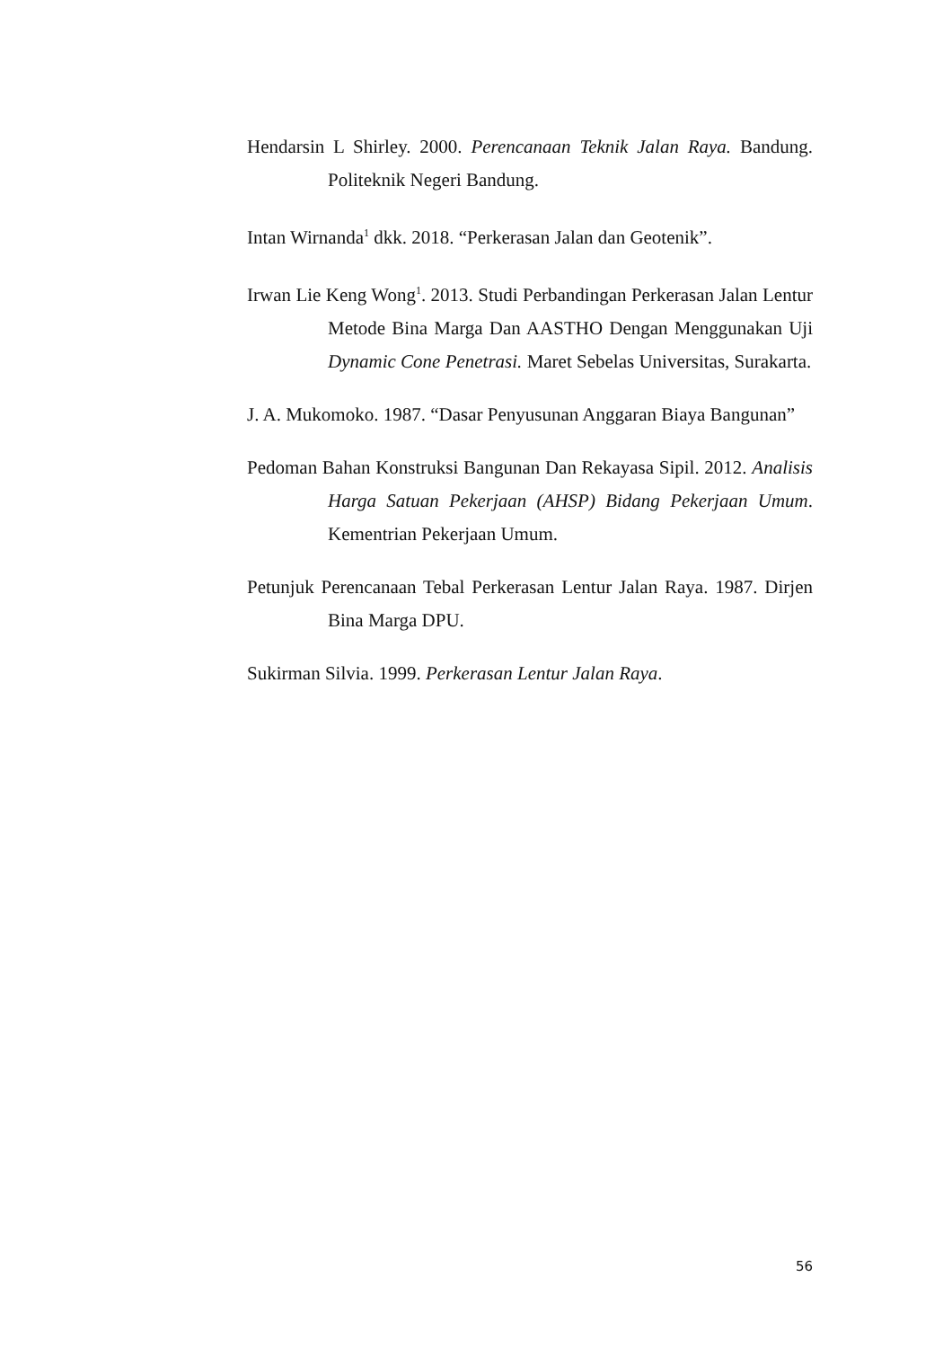Hendarsin L Shirley. 2000. Perencanaan Teknik Jalan Raya. Bandung. Politeknik Negeri Bandung.
Intan Wirnanda<sup>1</sup> dkk. 2018. “Perkerasan Jalan dan Geotenik”.
Irwan Lie Keng Wong<sup>1</sup>. 2013. Studi Perbandingan Perkerasan Jalan Lentur Metode Bina Marga Dan AASTHO Dengan Menggunakan Uji Dynamic Cone Penetrasi. Maret Sebelas Universitas, Surakarta.
J. A. Mukomoko. 1987. “Dasar Penyusunan Anggaran Biaya Bangunan”
Pedoman Bahan Konstruksi Bangunan Dan Rekayasa Sipil. 2012. Analisis Harga Satuan Pekerjaan (AHSP) Bidang Pekerjaan Umum. Kementrian Pekerjaan Umum.
Petunjuk Perencanaan Tebal Perkerasan Lentur Jalan Raya. 1987. Dirjen Bina Marga DPU.
Sukirman Silvia. 1999. Perkerasan Lentur Jalan Raya.
56